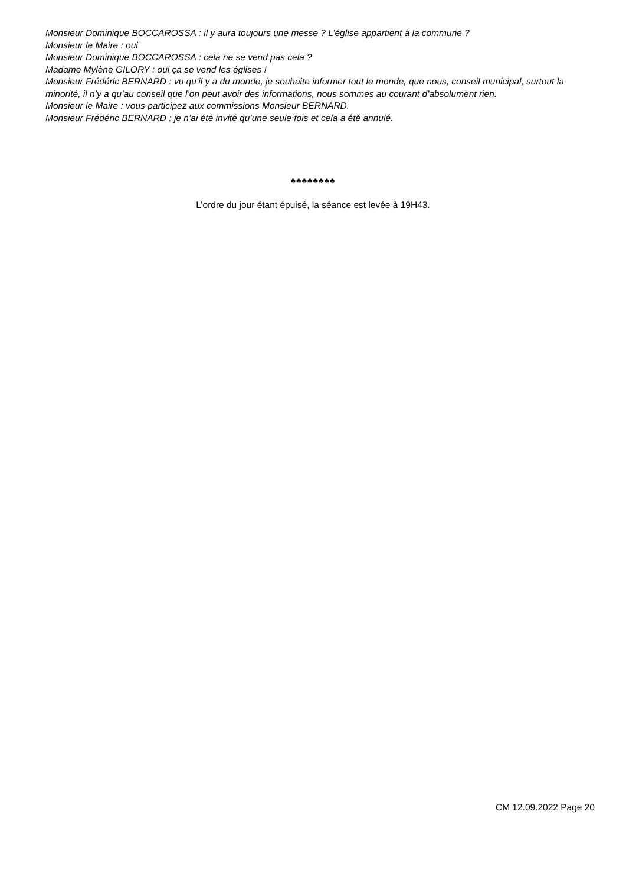Monsieur Dominique BOCCAROSSA : il y aura toujours une messe ? L’église appartient à la commune ?
Monsieur le Maire : oui
Monsieur Dominique BOCCAROSSA : cela ne se vend pas cela ?
Madame Mylène GILORY : oui ça se vend les églises !
Monsieur Frédéric BERNARD : vu qu’il y a du monde, je souhaite informer tout le monde, que nous, conseil municipal, surtout la minorité, il n’y a qu’au conseil que l’on peut avoir des informations, nous sommes au courant d’absolument rien.
Monsieur le Maire : vous participez aux commissions Monsieur BERNARD.
Monsieur Frédéric BERNARD : je n’ai été invité qu’une seule fois et cela a été annulé.
♣♣♣♣♣♣♣♣
L’ordre du jour étant épuisé, la séance est levée à 19H43.
CM 12.09.2022 Page 20